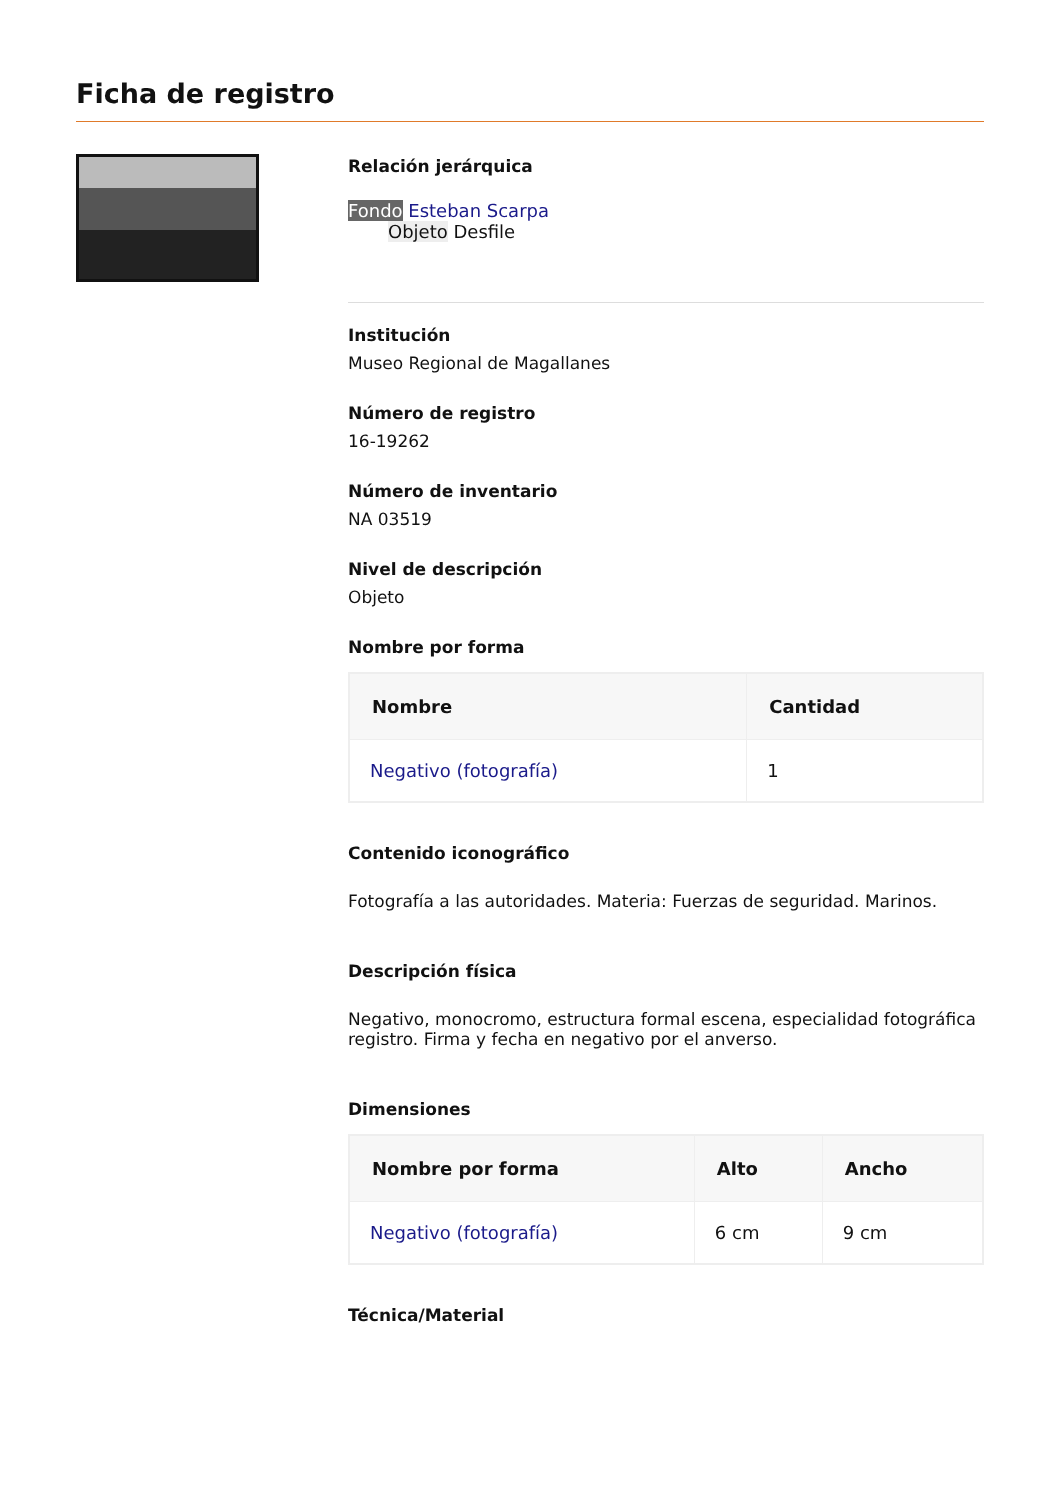Ficha de registro
Relación jerárquica
Fondo Esteban Scarpa
Objeto Desfile
Institución
Museo Regional de Magallanes
Número de registro
16-19262
Número de inventario
NA 03519
Nivel de descripción
Objeto
Nombre por forma
| Nombre | Cantidad |
| --- | --- |
| Negativo (fotografía) | 1 |
Contenido iconográfico
Fotografía a las autoridades. Materia: Fuerzas de seguridad. Marinos.
Descripción física
Negativo, monocromo, estructura formal escena, especialidad fotográfica registro. Firma y fecha en negativo por el anverso.
Dimensiones
| Nombre por forma | Alto | Ancho |
| --- | --- | --- |
| Negativo (fotografía) | 6 cm | 9 cm |
Técnica/Material